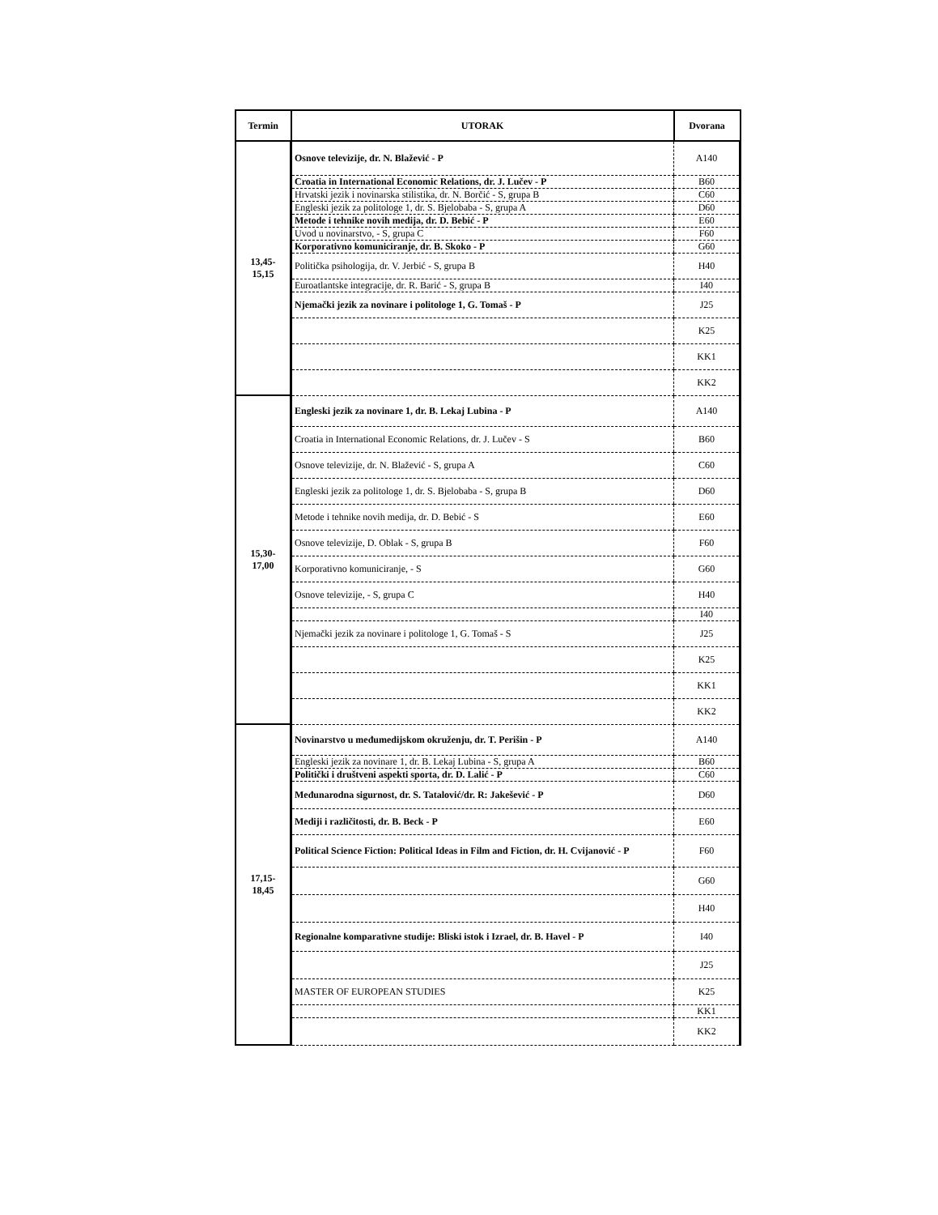| Termin | UTORAK | Dvorana |
| --- | --- | --- |
| 13,45- 15,15 | Osnove televizije, dr. N. Blažević - P | A140 |
| | Croatia in International Economic Relations, dr. J. Lučev - P | B60 |
| | Hrvatski jezik i novinarska stilistika, dr. N. Borčić - S, grupa B | C60 |
| | Engleski jezik za politologe 1, dr. S. Bjelobaba - S, grupa A | D60 |
| | Metode i tehnike novih medija, dr. D. Bebić - P | E60 |
| | Uvod u novinarstvo, - S, grupa C | F60 |
| | Korporativno komuniciranje, dr. B. Skoko - P | G60 |
| | Politička psihologija, dr. V. Jerbić - S, grupa B | H40 |
| | Euroatlantske integracije, dr. R. Barić - S, grupa B | I40 |
| | Njemački jezik za novinare i politologe 1, G. Tomaš - P | J25 |
| | | K25 |
| | | KK1 |
| | | KK2 |
| 15,30- 17,00 | Engleski jezik za novinare 1, dr. B. Lekaj Lubina - P | A140 |
| | Croatia in International Economic Relations, dr. J. Lučev - S | B60 |
| | Osnove televizije, dr. N. Blažević - S, grupa A | C60 |
| | Engleski jezik za politologe 1, dr. S. Bjelobaba - S, grupa B | D60 |
| | Metode i tehnike novih medija, dr. D. Bebić - S | E60 |
| | Osnove televizije, D. Oblak - S, grupa B | F60 |
| | Korporativno komuniciranje, - S | G60 |
| | Osnove televizije, - S, grupa C | H40 |
| | | I40 |
| | Njemački jezik za novinare i politologe 1, G. Tomaš - S | J25 |
| | | K25 |
| | | KK1 |
| | | KK2 |
| 17,15- 18,45 | Novinarstvo u međumedijskom okruženju, dr. T. Perišin - P | A140 |
| | Engleski jezik za novinare 1, dr. B. Lekaj Lubina - S, grupa A | B60 |
| | Politički i društveni aspekti sporta, dr. D. Lalić - P | C60 |
| | Međunarodna sigurnost, dr. S. Tatalović/dr. R: Jakešević - P | D60 |
| | Mediji i različitosti, dr. B. Beck - P | E60 |
| | Political Science Fiction: Political Ideas in Film and Fiction, dr. H. Cvijanović - P | F60 |
| | | G60 |
| | | H40 |
| | Regionalne komparativne studije: Bliski istok i Izrael, dr. B. Havel - P | I40 |
| | | J25 |
| | MASTER OF EUROPEAN STUDIES | K25 |
| | | KK1 |
| | | KK2 |